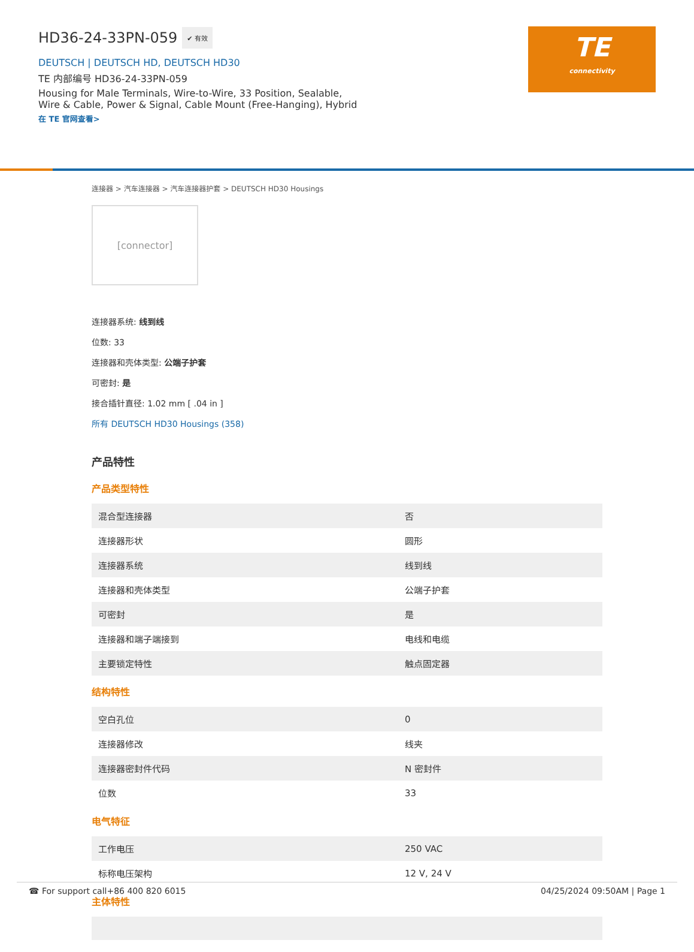HD36-24-33PN-059 ✔ 有效
DEUTSCH | DEUTSCH HD, DEUTSCH HD30
TE 内部编号 HD36-24-33PN-059
Housing for Male Terminals, Wire-to-Wire, 33 Position, Sealable,
Wire & Cable, Power & Signal, Cable Mount (Free-Hanging), Hybrid
在 TE 官网查看>
TE
connectivity
连接器 > 汽车连接器 > 汽车连接器护套 > DEUTSCH HD30 Housings
[connector]
连接器系统: 线到线
位数: 33
连接器和壳体类型: 公端子护套
可密封: 是
接合插针直径: 1.02 mm [ .04 in ]
所有 DEUTSCH HD30 Housings (358)
产品特性
产品类型特性
| 混合型连接器 | 否 |
| 连接器形状 | 圆形 |
| 连接器系统 | 线到线 |
| 连接器和壳体类型 | 公端子护套 |
| 可密封 | 是 |
| 连接器和端子端接到 | 电线和电缆 |
| 主要锁定特性 | 触点固定器 |
结构特性
| 空白孔位 | 0 |
| 连接器修改 | 线夹 |
| 连接器密封件代码 | N 密封件 |
| 位数 | 33 |
电气特征
| 工作电压 | 250 VAC |
| 标称电压架构 | 12 V, 24 V |
主体特性
☎ For support call+86 400 820 6015 04/25/2024 09:50AM | Page 1